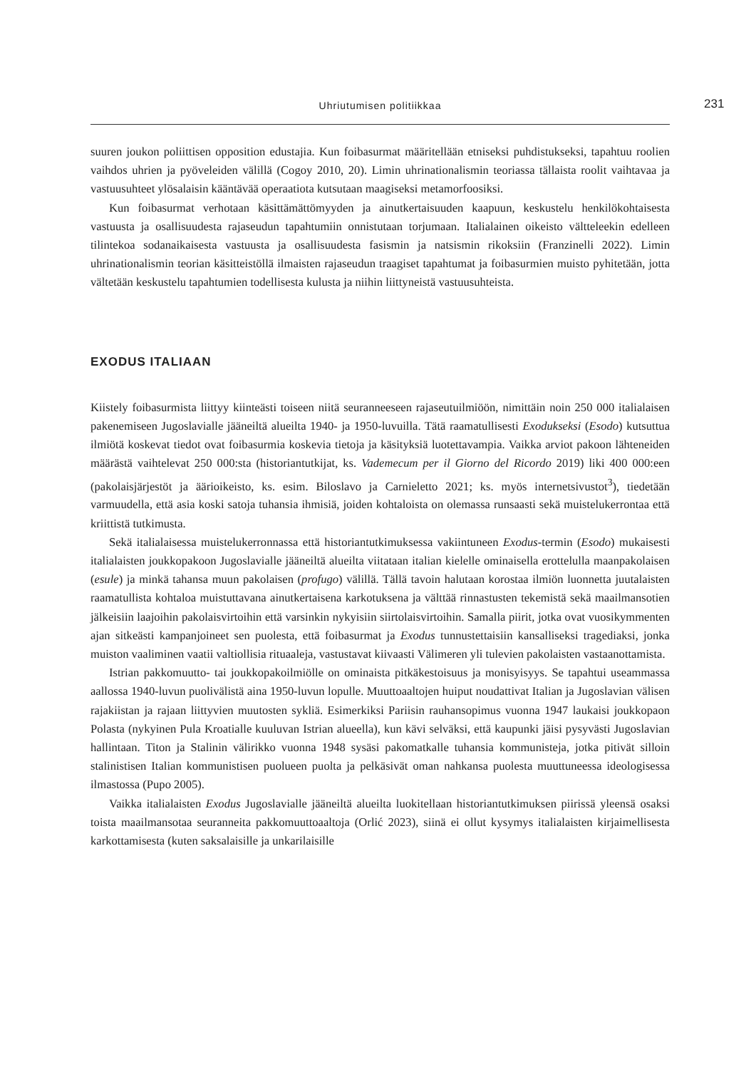Uhriutumisen politiikkaa 231
suuren joukon poliittisen opposition edustajia. Kun foibasurmat määritellään etniseksi puhdistukseksi, tapahtuu roolien vaihdos uhrien ja pyöveleiden välillä (Cogoy 2010, 20). Limin uhrinationalismin teoriassa tällaista roolit vaihtavaa ja vastuusuhteet ylösalaisin kääntävää operaatiota kutsutaan maagiseksi metamorfoosiksi.
Kun foibasurmat verhotaan käsittämättömyyden ja ainutkertaisuuden kaapuun, keskustelu henkilökohtaisesta vastuusta ja osallisuudesta rajaseudun tapahtumiin onnistutaan torjumaan. Italialainen oikeisto välttelee­kin edelleen tilintekoa sodanaikaisesta vastuusta ja osallisuudesta fasismin ja natsismin rikoksiin (Franzinelli 2022). Limin uhrinationalismin teorian käsitteistöllä ilmaisten rajaseudun traagiset tapahtumat ja foibasurmien muisto pyhitetään, jotta vältetään keskustelu tapahtumien todellisesta kulusta ja niihin liittyneistä vastuusuhteista.
EXODUS ITALIAAN
Kiistely foibasurmista liittyy kiinteästi toiseen niitä seuranneeseen rajaseutuilmiöön, nimittäin noin 250 000 italialaisen pakenemiseen Jugoslavialle jääneiltä alueilta 1940- ja 1950-luvuilla. Tätä raamatullisesti Exodukseksi (Esodo) kutsuttua ilmiötä koskevat tiedot ovat foibasurmia koskevia tietoja ja käsityksiä luotettavampia. Vaikka arviot pakoon lähteneiden määrästä vaihtelevat 250 000:sta (historiantutkijat, ks. Vademecum per il Giorno del Ricordo 2019) liki 400 000:een (pakolaisjärjestöt ja äärioikeisto, ks. esim. Biloslavo ja Carnieletto 2021; ks. myös internetsivustot<sup>3</sup>), tiedetään varmuudella, että asia koski satoja tuhansia ihmisiä, joiden kohtaloista on olemassa runsaasti sekä muistelukerrontaa että kriittistä tutkimusta.
Sekä italialaisessa muistelukerronnassa että historiantutkimuksessa vakiintuneen Exodus-termin (Esodo) mukaisesti italialaisten joukkopakoon Jugoslavialle jääneiltä alueilta viitataan italian kielelle ominaisella erottelulla maanpakolaisen (esule) ja minkä tahansa muun pakolaisen (profugo) välillä. Tällä tavoin halutaan korostaa ilmiön luonnetta juutalaisten raamatullista kohtaloa muistuttavana ainutkertaisena karkotuksena ja välttää rinnastusten tekemistä sekä maailmansotien jälkeisiin laajoihin pakolaisvirtoihin että varsinkin nykyisiin siirtolaisvirtoihin. Samalla piirit, jotka ovat vuosikymmenten ajan sitkeästi kampanjoineet sen puolesta, että foibasurmat ja Exodus tunnustettaisiin kansalliseksi tragediaksi, jonka muiston vaaliminen vaatii valtiollisia rituaaleja, vastustavat kiivaasti Välimeren yli tulevien pakolaisten vastaanottamista.
Istrian pakkomuutto- tai joukkopakoilmiölle on ominaista pitkäkestoisuus ja monisyisyys. Se tapahtui useammassa aallossa 1940-luvun puolivälistä aina 1950-luvun lopulle. Muuttoaaltojen huiput noudattivat Italian ja Jugoslavian välisen rajakiistan ja rajaan liittyvien muutosten sykliä. Esimerkiksi Pariisin rauhansopimus vuonna 1947 laukaisi joukkopaon Polasta (nykyinen Pula Kroatialle kuuluvan Istrian alueella), kun kävi selväksi, että kaupunki jäisi pysyvästi Jugoslavian hallintaan. Titon ja Stalinin välirikko vuonna 1948 sysäsi pakomatkalle tuhansia kommunisteja, jotka pitivät silloin stalinistisen Italian kommunistisen puolueen puolta ja pelkäsivät oman nahkansa puolesta muuttuneessa ideologisessa ilmastossa (Pupo 2005).
Vaikka italialaisten Exodus Jugoslavialle jääneiltä alueilta luokitellaan historiantutkimuksen piirissä yleensä osaksi toista maailmansotaa seuranneita pakkomuuttoaaltoja (Orlić 2023), siinä ei ollut kysymys italialaisten kirjaimellisesta karkottamisesta (kuten saksalaisille ja unkarilaisille